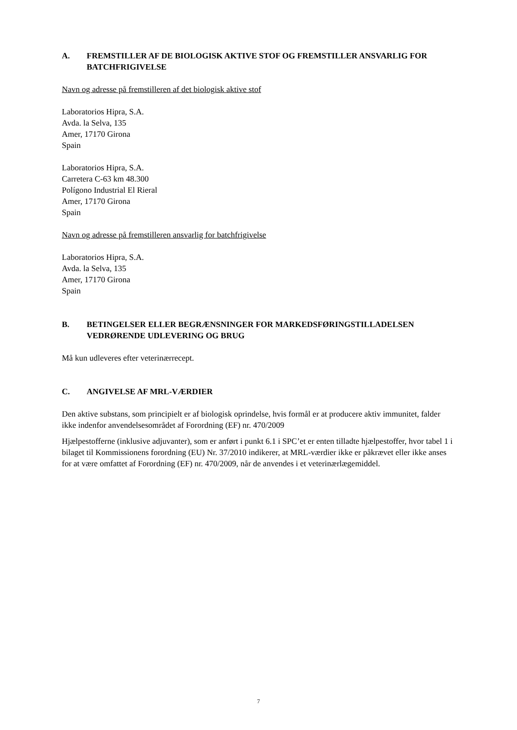A. FREMSTILLER AF DE BIOLOGISK AKTIVE STOF OG FREMSTILLER ANSVARLIG FOR BATCHFRIGIVELSE
Navn og adresse på fremstilleren af det biologisk aktive stof
Laboratorios Hipra, S.A.
Avda. la Selva, 135
Amer, 17170 Girona
Spain
Laboratorios Hipra, S.A.
Carretera C-63 km 48.300
Polígono Industrial El Rieral
Amer, 17170 Girona
Spain
Navn og adresse på fremstilleren ansvarlig for batchfrigivelse
Laboratorios Hipra, S.A.
Avda. la Selva, 135
Amer, 17170 Girona
Spain
B. BETINGELSER ELLER BEGRÆNSNINGER FOR MARKEDSFØRINGSTILLADELSEN VEDRØRENDE UDLEVERING OG BRUG
Må kun udleveres efter veterinærrecept.
C. ANGIVELSE AF MRL-VÆRDIER
Den aktive substans, som principielt er af biologisk oprindelse, hvis formål er at producere aktiv immunitet, falder ikke indenfor anvendelsesområdet af Forordning (EF) nr. 470/2009
Hjælpestofferne (inklusive adjuvanter), som er anført i punkt 6.1 i SPC’et er enten tilladte hjælpestoffer, hvor tabel 1 i bilaget til Kommissionens forordning (EU) Nr. 37/2010 indikerer, at MRL-værdier ikke er påkrævet eller ikke anses for at være omfattet af Forordning (EF) nr. 470/2009, når de anvendes i et veterinærlægemiddel.
7